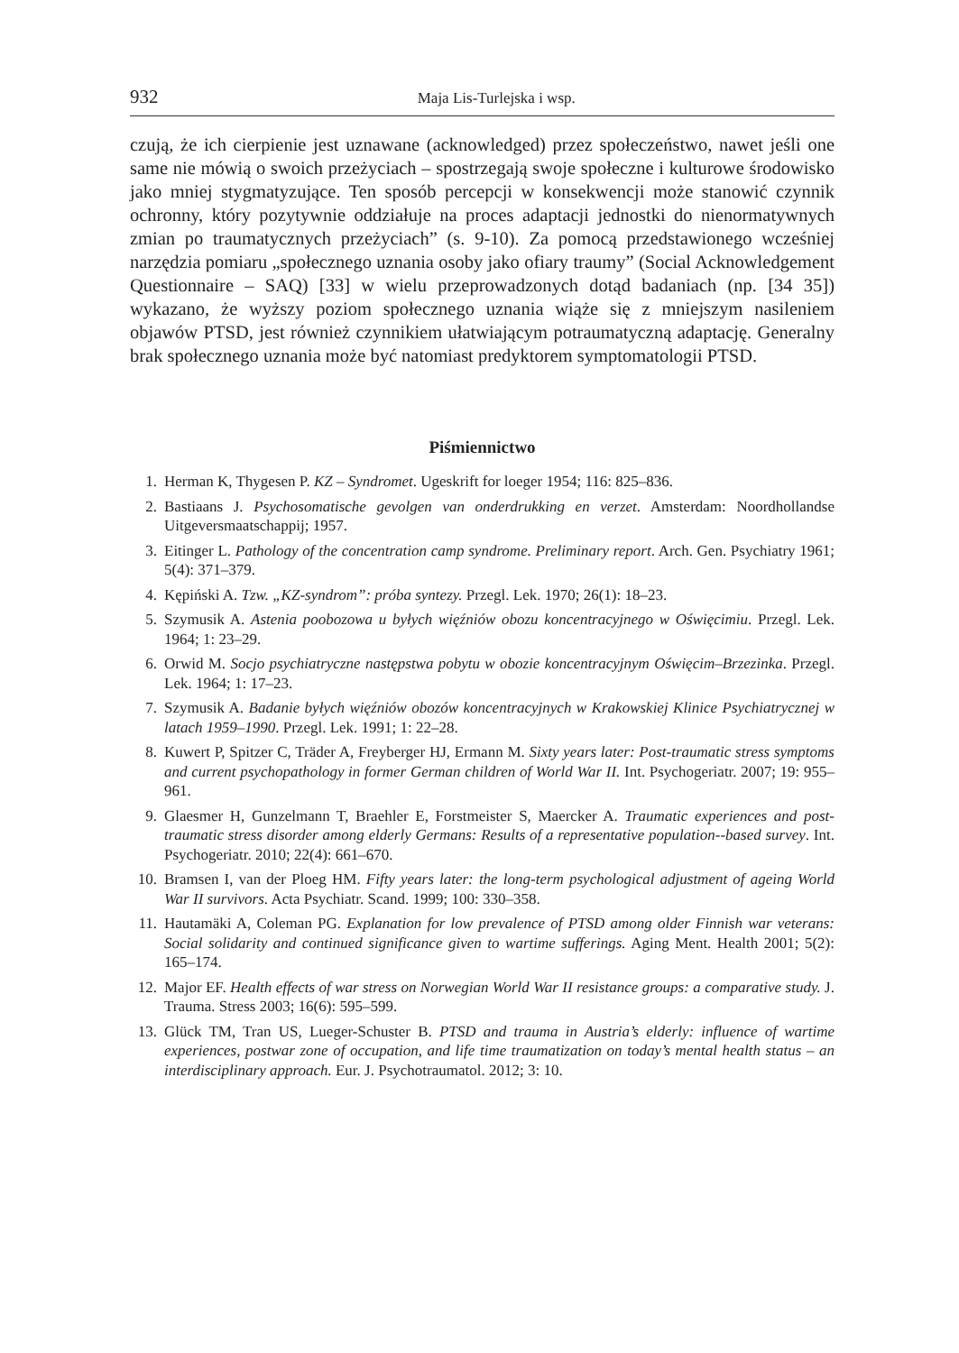932 Maja Lis-Turlejska i wsp.
czują, że ich cierpienie jest uznawane (acknowledged) przez społeczeństwo, nawet jeśli one same nie mówią o swoich przeżyciach – spostrzegają swoje społeczne i kulturowe środowisko jako mniej stygmatyzujące. Ten sposób percepcji w konsekwencji może stanowić czynnik ochronny, który pozytywnie oddziałuje na proces adaptacji jednostki do nienormatywnych zmian po traumatycznych przeżyciach” (s. 9-10). Za pomocą przedstawionego wcześniej narzędzia pomiaru „społecznego uznania osoby jako ofiary traumy” (Social Acknowledgement Questionnaire – SAQ) [33] w wielu przeprowadzonych dotąd badaniach (np. [34 35]) wykazano, że wyższy poziom społecznego uznania wiąże się z mniejszym nasileniem objawów PTSD, jest również czynnikiem ułatwiającym potraumatyczną adaptację. Generalny brak społecznego uznania może być natomiast predyktorem symptomatologii PTSD.
Piśmiennictwo
1. Herman K, Thygesen P. KZ – Syndromet. Ugeskrift for loeger 1954; 116: 825–836.
2. Bastiaans J. Psychosomatische gevolgen van onderdrukking en verzet. Amsterdam: Noordhollandse Uitgeversmaatschappij; 1957.
3. Eitinger L. Pathology of the concentration camp syndrome. Preliminary report. Arch. Gen. Psychiatry 1961; 5(4): 371–379.
4. Kępiński A. Tzw. „KZ-syndrom”: próba syntezy. Przegl. Lek. 1970; 26(1): 18–23.
5. Szymusik A. Astenia poobozowa u byłych więźniów obozu koncentracyjnego w Oświęcimiu. Przegl. Lek. 1964; 1: 23–29.
6. Orwid M. Socjo psychiatryczne następstwa pobytu w obozie koncentracyjnym Oświęcim–Brzezinka. Przegl. Lek. 1964; 1: 17–23.
7. Szymusik A. Badanie byłych więźniów obozów koncentracyjnych w Krakowskiej Klinice Psychiatrycznej w latach 1959–1990. Przegl. Lek. 1991; 1: 22–28.
8. Kuwert P, Spitzer C, Träder A, Freyberger HJ, Ermann M. Sixty years later: Post-traumatic stress symptoms and current psychopathology in former German children of World War II. Int. Psychogeriatr. 2007; 19: 955–961.
9. Glaesmer H, Gunzelmann T, Braehler E, Forstmeister S, Maercker A. Traumatic experiences and post-traumatic stress disorder among elderly Germans: Results of a representative population--based survey. Int. Psychogeriatr. 2010; 22(4): 661–670.
10. Bramsen I, van der Ploeg HM. Fifty years later: the long-term psychological adjustment of ageing World War II survivors. Acta Psychiatr. Scand. 1999; 100: 330–358.
11. Hautamäki A, Coleman PG. Explanation for low prevalence of PTSD among older Finnish war veterans: Social solidarity and continued significance given to wartime sufferings. Aging Ment. Health 2001; 5(2): 165–174.
12. Major EF. Health effects of war stress on Norwegian World War II resistance groups: a comparative study. J. Trauma. Stress 2003; 16(6): 595–599.
13. Glück TM, Tran US, Lueger-Schuster B. PTSD and trauma in Austria’s elderly: influence of wartime experiences, postwar zone of occupation, and life time traumatization on today’s mental health status – an interdisciplinary approach. Eur. J. Psychotraumatol. 2012; 3: 10.